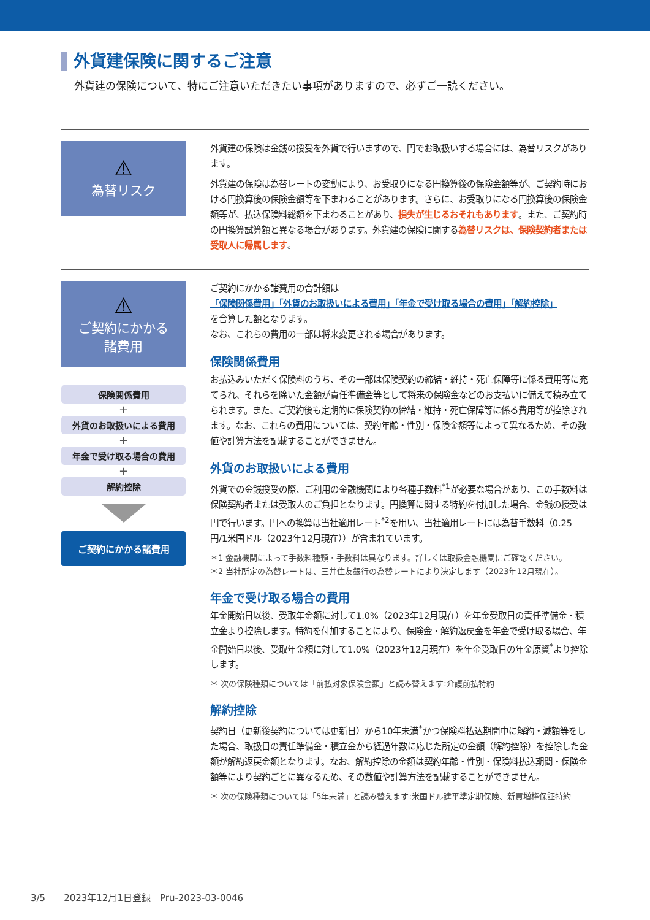外貨建保険に関するご注意
外貨建の保険について、特にご注意いただきたい事項がありますので、必ずご一読ください。
⚠
為替リスク
外貨建の保険は金銭の授受を外貨で行いますので、円でお取扱いする場合には、為替リスクがあります。
外貨建の保険は為替レートの変動により、お受取りになる円換算後の保険金額等が、ご契約時における円換算後の保険金額等を下まわることがあります。さらに、お受取りになる円換算後の保険金額等が、払込保険料総額を下まわることがあり、損失が生じるおそれもあります。また、ご契約時の円換算試算額と異なる場合があります。外貨建の保険に関する為替リスクは、保険契約者または受取人に帰属します。
⚠
ご契約にかかる
諸費用
保険関係費用
+
外貨のお取扱いによる費用
+
年金で受け取る場合の費用
+
解約控除
ご契約にかかる諸費用
ご契約にかかる諸費用の合計額は
「保険関係費用」「外貨のお取扱いによる費用」「年金で受け取る場合の費用」「解約控除」
を合算した額となります。
なお、これらの費用の一部は将来変更される場合があります。
保険関係費用
お払込みいただく保険料のうち、その一部は保険契約の締結・維持・死亡保障等に係る費用等に充てられ、それらを除いた金額が責任準備金等として将来の保険金などのお支払いに備えて積み立てられます。また、ご契約後も定期的に保険契約の締結・維持・死亡保障等に係る費用等が控除されます。なお、これらの費用については、契約年齢・性別・保険金額等によって異なるため、その数値や計算方法を記載することができません。
外貨のお取扱いによる費用
外貨での金銭授受の際、ご利用の金融機関により各種手数料<sup>*1</sup>が必要な場合があり、この手数料は保険契約者または受取人のご負担となります。円換算に関する特約を付加した場合、金銭の授受は円で行います。円への換算は当社適用レート<sup>*2</sup>を用い、当社適用レートには為替手数料（0.25円/1米国ドル（2023年12月現在））が含まれています。
＊1 金融機関によって手数料種類・手数料は異なります。詳しくは取扱金融機関にご確認ください。
＊2 当社所定の為替レートは、三井住友銀行の為替レートにより決定します（2023年12月現在）。
年金で受け取る場合の費用
年金開始日以後、受取年金額に対して1.0%（2023年12月現在）を年金受取日の責任準備金・積立金より控除します。特約を付加することにより、保険金・解約返戻金を年金で受け取る場合、年金開始日以後、受取年金額に対して1.0%（2023年12月現在）を年金受取日の年金原資<sup>*</sup>より控除します。
＊ 次の保険種類については「前払対象保険金額」と読み替えます:介護前払特約
解約控除
契約日（更新後契約については更新日）から10年未満<sup>*</sup>かつ保険料払込期間中に解約・減額等をした場合、取扱日の責任準備金・積立金から経過年数に応じた所定の金額（解約控除）を控除した金額が解約返戻金額となります。なお、解約控除の金額は契約年齢・性別・保険料払込期間・保険金額等により契約ごとに異なるため、その数値や計算方法を記載することができません。
＊ 次の保険種類については「5年未満」と読み替えます:米国ドル建平準定期保険、新買増権保証特約
3/5　　2023年12月1日登録　Pru-2023-03-0046